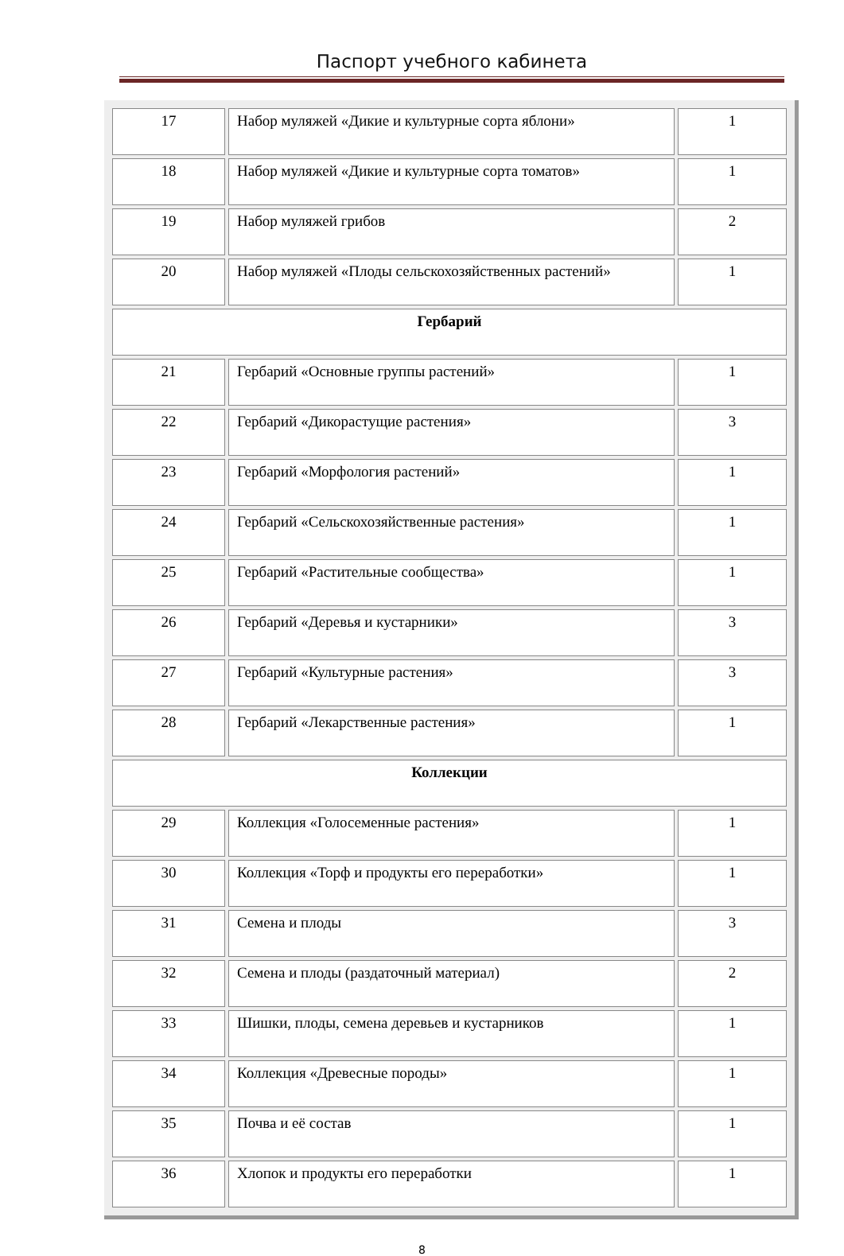Паспорт учебного кабинета
| 17 | Набор муляжей «Дикие и культурные сорта яблони» | 1 |
| 18 | Набор муляжей «Дикие и культурные сорта томатов» | 1 |
| 19 | Набор муляжей грибов | 2 |
| 20 | Набор муляжей «Плоды сельскохозяйственных растений» | 1 |
| Гербарий | | |
| 21 | Гербарий «Основные группы растений» | 1 |
| 22 | Гербарий «Дикорастущие растения» | 3 |
| 23 | Гербарий «Морфология растений» | 1 |
| 24 | Гербарий «Сельскохозяйственные растения» | 1 |
| 25 | Гербарий «Растительные сообщества» | 1 |
| 26 | Гербарий «Деревья и кустарники» | 3 |
| 27 | Гербарий «Культурные растения» | 3 |
| 28 | Гербарий «Лекарственные растения» | 1 |
| Коллекции | | |
| 29 | Коллекция «Голосеменные растения» | 1 |
| 30 | Коллекция «Торф и продукты его переработки» | 1 |
| 31 | Семена и плоды | 3 |
| 32 | Семена и плоды (раздаточный материал) | 2 |
| 33 | Шишки, плоды, семена деревьев и кустарников | 1 |
| 34 | Коллекция «Древесные породы» | 1 |
| 35 | Почва и её состав | 1 |
| 36 | Хлопок и продукты его переработки | 1 |
8